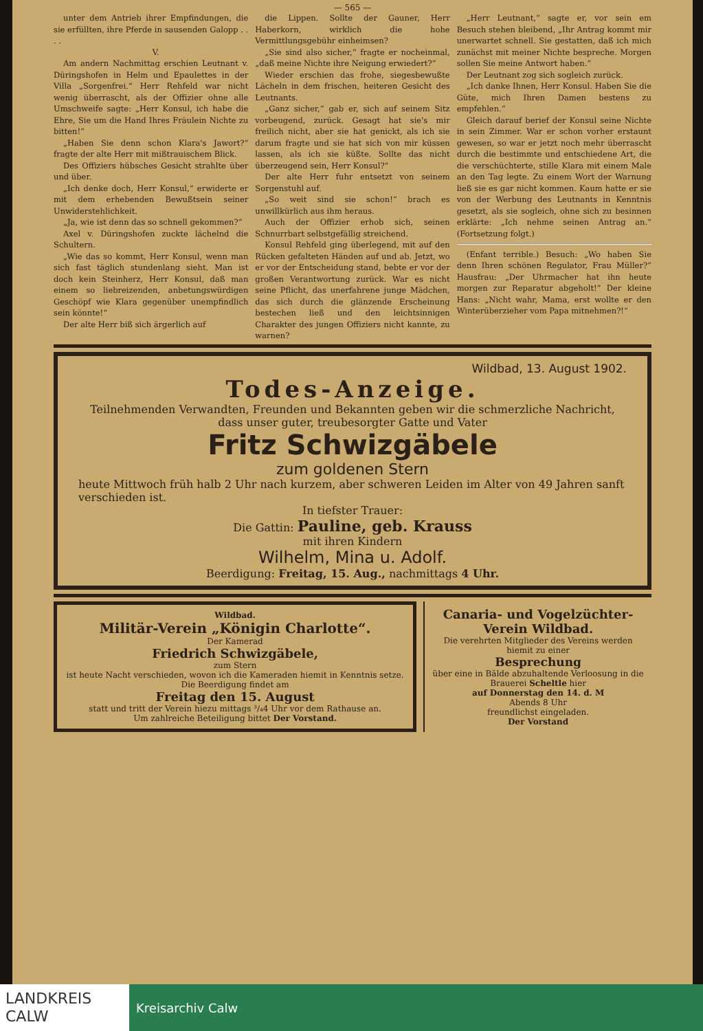— 565 —
unter dem Antrieb ihrer Empfindungen, die sie erfüllten, ihre Pferde in sausenden Galopp . . . .
V.
Am andern Nachmittag erschien Leutnant v. Düringshofen in Helm und Epaulettes in der Villa „Sorgenfrei.“ Herr Rehfeld war nicht wenig überrascht, als der Offizier ohne alle Umschweife sagte: „Herr Konsul, ich habe die Ehre, Sie um die Hand Ihres Fräulein Nichte zu bitten!“
„Haben Sie denn schon Klara's Jawort?“ fragte der alte Herr mit mißtrauischem Blick.
Des Offiziers hübsches Gesicht strahlte über und über.
„Ich denke doch, Herr Konsul,“ erwiderte er mit dem erhebenden Bewußtsein seiner Unwiderstehlichkeit.
„Ja, wie ist denn das so schnell gekommen?“
Axel v. Düringshofen zuckte lächelnd die Schultern.
„Wie das so kommt, Herr Konsul, wenn man sich fast täglich stundenlang sieht. Man ist doch kein Steinherz, Herr Konsul, daß man einem so liebreizenden, anbetungswürdigen Geschöpf wie Klara gegenüber unempfindlich sein könnte!“
Der alte Herr biß sich ärgerlich auf
die Lippen. Sollte der Gauner, Herr Haberkorn, wirklich die hohe Vermittlungsgebühr einheimsen?
„Sie sind also sicher,“ fragte er nocheinmal, „daß meine Nichte ihre Neigung erwiedert?“
Wieder erschien das frohe, siegesbewußte Lächeln in dem frischen, heiteren Gesicht des Leutnants.
„Ganz sicher,“ gab er, sich auf seinem Sitz vorbeugend, zurück. Gesagt hat sie's mir freilich nicht, aber sie hat genickt, als ich sie darum fragte und sie hat sich von mir küssen lassen, als ich sie küßte. Sollte das nicht überzeugend sein, Herr Konsul?“
Der alte Herr fuhr entsetzt von seinem Sorgenstuhl auf.
„So weit sind sie schon!“ brach es unwillkürlich aus ihm heraus.
Auch der Offizier erhob sich, seinen Schnurrbart selbstgefällig streichend.
Konsul Rehfeld ging überlegend, mit auf den Rücken gefalteten Händen auf und ab. Jetzt, wo er vor der Entscheidung stand, bebte er vor der großen Verantwortung zurück. War es nicht seine Pflicht, das unerfahrene junge Mädchen, das sich durch die glänzende Erscheinung bestechen ließ und den leichtsinnigen Charakter des jungen Offiziers nicht kannte, zu warnen?
„Herr Leutnant,“ sagte er, vor sein em Besuch stehen bleibend, „Ihr Antrag kommt mir unerwartet schnell. Sie gestatten, daß ich mich zunächst mit meiner Nichte bespreche. Morgen sollen Sie meine Antwort haben.“
Der Leutnant zog sich sogleich zurück.
„Ich danke Ihnen, Herr Konsul. Haben Sie die Güte, mich Ihren Damen bestens zu empfehlen.“
Gleich darauf berief der Konsul seine Nichte in sein Zimmer. War er schon vorher erstaunt gewesen, so war er jetzt noch mehr überrascht durch die bestimmte und entschiedene Art, die die verschüchterte, stille Klara mit einem Male an den Tag legte. Zu einem Wort der Warnung ließ sie es gar nicht kommen. Kaum hatte er sie von der Werbung des Leutnants in Kenntnis gesetzt, als sie sogleich, ohne sich zu besinnen erklärte: „Ich nehme seinen Antrag an.“ (Fortsetzung folgt.)
(Enfant terrible.) Besuch: „Wo haben Sie denn Ihren schönen Regulator, Frau Müller?“ Hausfrau: „Der Uhrmacher hat ihn heute morgen zur Reparatur abgeholt!“ Der kleine Hans: „Nicht wahr, Mama, erst wollte er den Winterüberzieher vom Papa mitnehmen?!“
Wildbad, 13. August 1902.
Todes-Anzeige.
Teilnehmenden Verwandten, Freunden und Bekannten geben wir die schmerzliche Nachricht, dass unser guter, treubesorgter Gatte und Vater
Fritz Schwizgäbele
zum goldenen Stern
heute Mittwoch früh halb 2 Uhr nach kurzem, aber schweren Leiden im Alter von 49 Jahren sanft verschieden ist.
In tiefster Trauer:
Die Gattin: Pauline, geb. Krauss
mit ihren Kindern
Wilhelm, Mina u. Adolf.
Beerdigung: Freitag, 15. Aug., nachmittags 4 Uhr.
Wildbad.
Militär-Verein „Königin Charlotte“.
Der Kamerad
Friedrich Schwizgäbele,
zum Stern
ist heute Nacht verschieden, wovon ich die Kameraden hiemit in Kenntnis setze. Die Beerdigung findet am
Freitag den 15. August
statt und tritt der Verein hiezu mittags ³/₄4 Uhr vor dem Rathause an.
Um zahlreiche Beteiligung bittet Der Vorstand.
Canaria- und Vogelzüchter-Verein Wildbad.
Die verehrten Mitglieder des Vereins werden hiemit zu einer
Besprechung
über eine in Bälde abzuhaltende Verloosung in die Brauerei Scheltle hier
auf Donnerstag den 14. d. M
Abends 8 Uhr
freundlichst eingeladen.
Der Vorstand
LANDKREIS
CALW
Kreisarchiv Calw